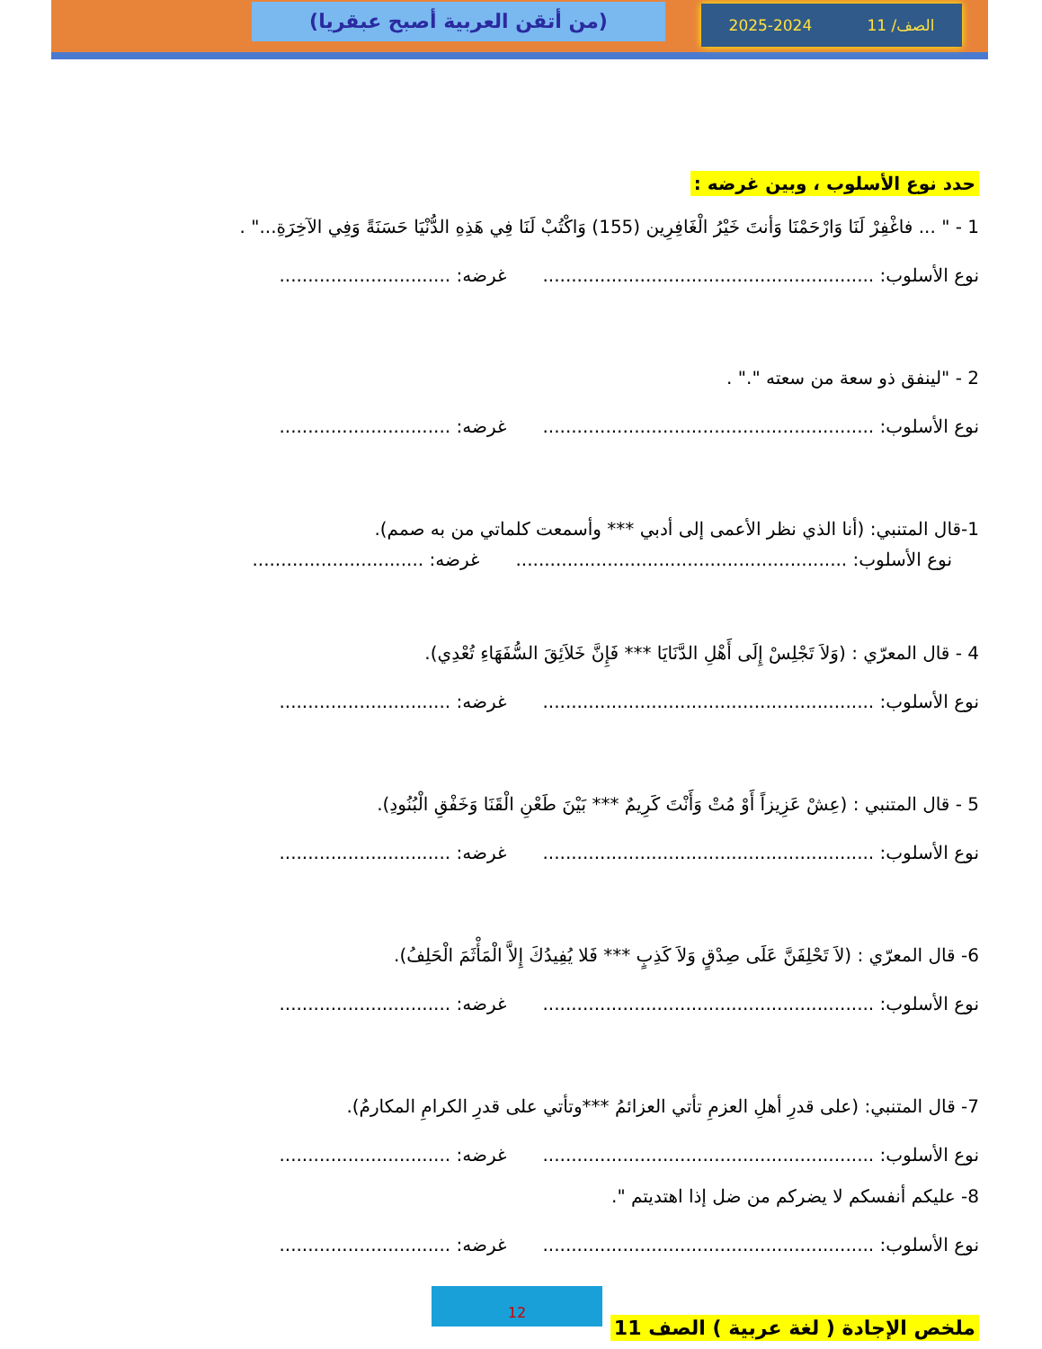(من أتقن العربية أصبح عبقريا)
2025-2024 الصف/ 11
حدد نوع الأسلوب ، وبين غرضه :
1 - " ... فاغْفِرْ لَنَا وَارْحَمْنَا وَأنتَ خَيْرُ الْغَافِرِين (155) وَاكْتُبْ لَنَا فِي هَذِهِ الدُّنْيَا حَسَنَةً وَفِي الآخِرَةِ..." .
نوع الأسلوب: .......................................................... غرضه: ..............................
2 - "لينفق ذو سعة من سعته "." .
نوع الأسلوب: .......................................................... غرضه: ..............................
1-قال المتنبي: (أنا الذي نظر الأعمى إلى أدبي *** وأسمعت كلماتي من به صمم).
نوع الأسلوب: .......................................................... غرضه: ..............................
4 - قال المعرّي : (وَلاَ تَجْلِسْ إِلَى أَهْلِ الدَّنَايَا *** فَإِنَّ خَلاَئِقَ السُّفَهَاءِ تُعْدِي).
نوع الأسلوب: .......................................................... غرضه: ..............................
5 - قال المتنبي : (عِشْ عَزِيزاً أَوْ مُتْ وَأَنْتَ كَرِيمٌ *** بَيْنَ طَعْنِ الْقَنَا وَخَفْقِ الْبُنُودِ).
نوع الأسلوب: .......................................................... غرضه: ..............................
6- قال المعرّي : (لاَ تَحْلِفَنَّ عَلَى صِدْقٍ وَلاَ كَذِبٍ *** فَلا يُفِيدُكَ إِلاَّ الْمَأْثَمَ الْحَلِفُ).
نوع الأسلوب: .......................................................... غرضه: ..............................
7- قال المتنبي: (على قدرِ أهلِ العزمِ تأتي العزائمُ ***وتأتي على قدرِ الكرامِ المكارمُ).
نوع الأسلوب: .......................................................... غرضه: ..............................
8- عليكم أنفسكم لا يضركم من ضل إذا اهتديتم ".
نوع الأسلوب: .......................................................... غرضه: ..............................
12
ملخص الإجادة ( لغة عربية ) الصف 11